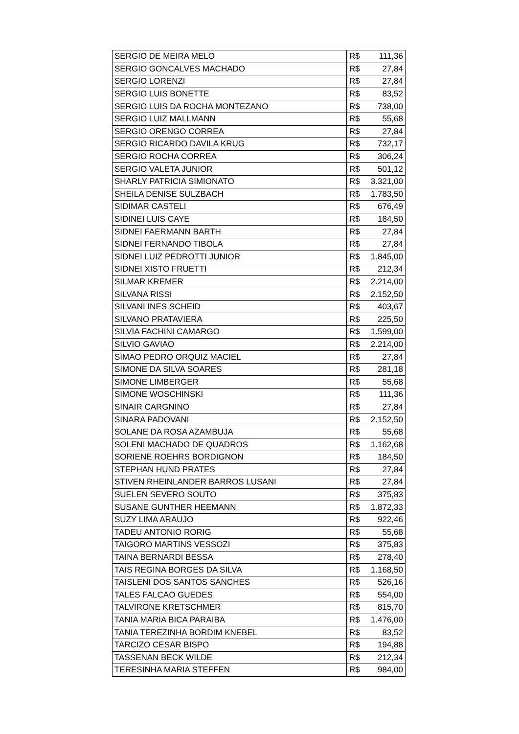| SERGIO DE MEIRA MELO | R$ 111,36 |
| SERGIO GONCALVES MACHADO | R$ 27,84 |
| SERGIO LORENZI | R$ 27,84 |
| SERGIO LUIS BONETTE | R$ 83,52 |
| SERGIO LUIS DA ROCHA MONTEZANO | R$ 738,00 |
| SERGIO LUIZ MALLMANN | R$ 55,68 |
| SERGIO ORENGO CORREA | R$ 27,84 |
| SERGIO RICARDO DAVILA KRUG | R$ 732,17 |
| SERGIO ROCHA CORREA | R$ 306,24 |
| SERGIO VALETA JUNIOR | R$ 501,12 |
| SHARLY PATRICIA SIMIONATO | R$ 3.321,00 |
| SHEILA DENISE SULZBACH | R$ 1.783,50 |
| SIDIMAR CASTELI | R$ 676,49 |
| SIDINEI LUIS CAYE | R$ 184,50 |
| SIDNEI FAERMANN BARTH | R$ 27,84 |
| SIDNEI FERNANDO TIBOLA | R$ 27,84 |
| SIDNEI LUIZ PEDROTTI JUNIOR | R$ 1.845,00 |
| SIDNEI XISTO FRUETTI | R$ 212,34 |
| SILMAR KREMER | R$ 2.214,00 |
| SILVANA RISSI | R$ 2.152,50 |
| SILVANI INES SCHEID | R$ 403,67 |
| SILVANO PRATAVIERA | R$ 225,50 |
| SILVIA FACHINI CAMARGO | R$ 1.599,00 |
| SILVIO GAVIAO | R$ 2.214,00 |
| SIMAO PEDRO ORQUIZ MACIEL | R$ 27,84 |
| SIMONE DA SILVA SOARES | R$ 281,18 |
| SIMONE LIMBERGER | R$ 55,68 |
| SIMONE WOSCHINSKI | R$ 111,36 |
| SINAIR CARGNINO | R$ 27,84 |
| SINARA PADOVANI | R$ 2.152,50 |
| SOLANE DA ROSA AZAMBUJA | R$ 55,68 |
| SOLENI MACHADO DE QUADROS | R$ 1.162,68 |
| SORIENE ROEHRS BORDIGNON | R$ 184,50 |
| STEPHAN HUND PRATES | R$ 27,84 |
| STIVEN RHEINLANDER BARROS LUSANI | R$ 27,84 |
| SUELEN SEVERO SOUTO | R$ 375,83 |
| SUSANE GUNTHER HEEMANN | R$ 1.872,33 |
| SUZY LIMA ARAUJO | R$ 922,46 |
| TADEU ANTONIO RORIG | R$ 55,68 |
| TAIGORO MARTINS VESSOZI | R$ 375,83 |
| TAINA BERNARDI BESSA | R$ 278,40 |
| TAIS REGINA BORGES DA SILVA | R$ 1.168,50 |
| TAISLENI DOS SANTOS SANCHES | R$ 526,16 |
| TALES FALCAO GUEDES | R$ 554,00 |
| TALVIRONE KRETSCHMER | R$ 815,70 |
| TANIA MARIA BICA PARAIBA | R$ 1.476,00 |
| TANIA TEREZINHA BORDIM KNEBEL | R$ 83,52 |
| TARCIZO CESAR BISPO | R$ 194,88 |
| TASSENAN BECK WILDE | R$ 212,34 |
| TERESINHA MARIA STEFFEN | R$ 984,00 |